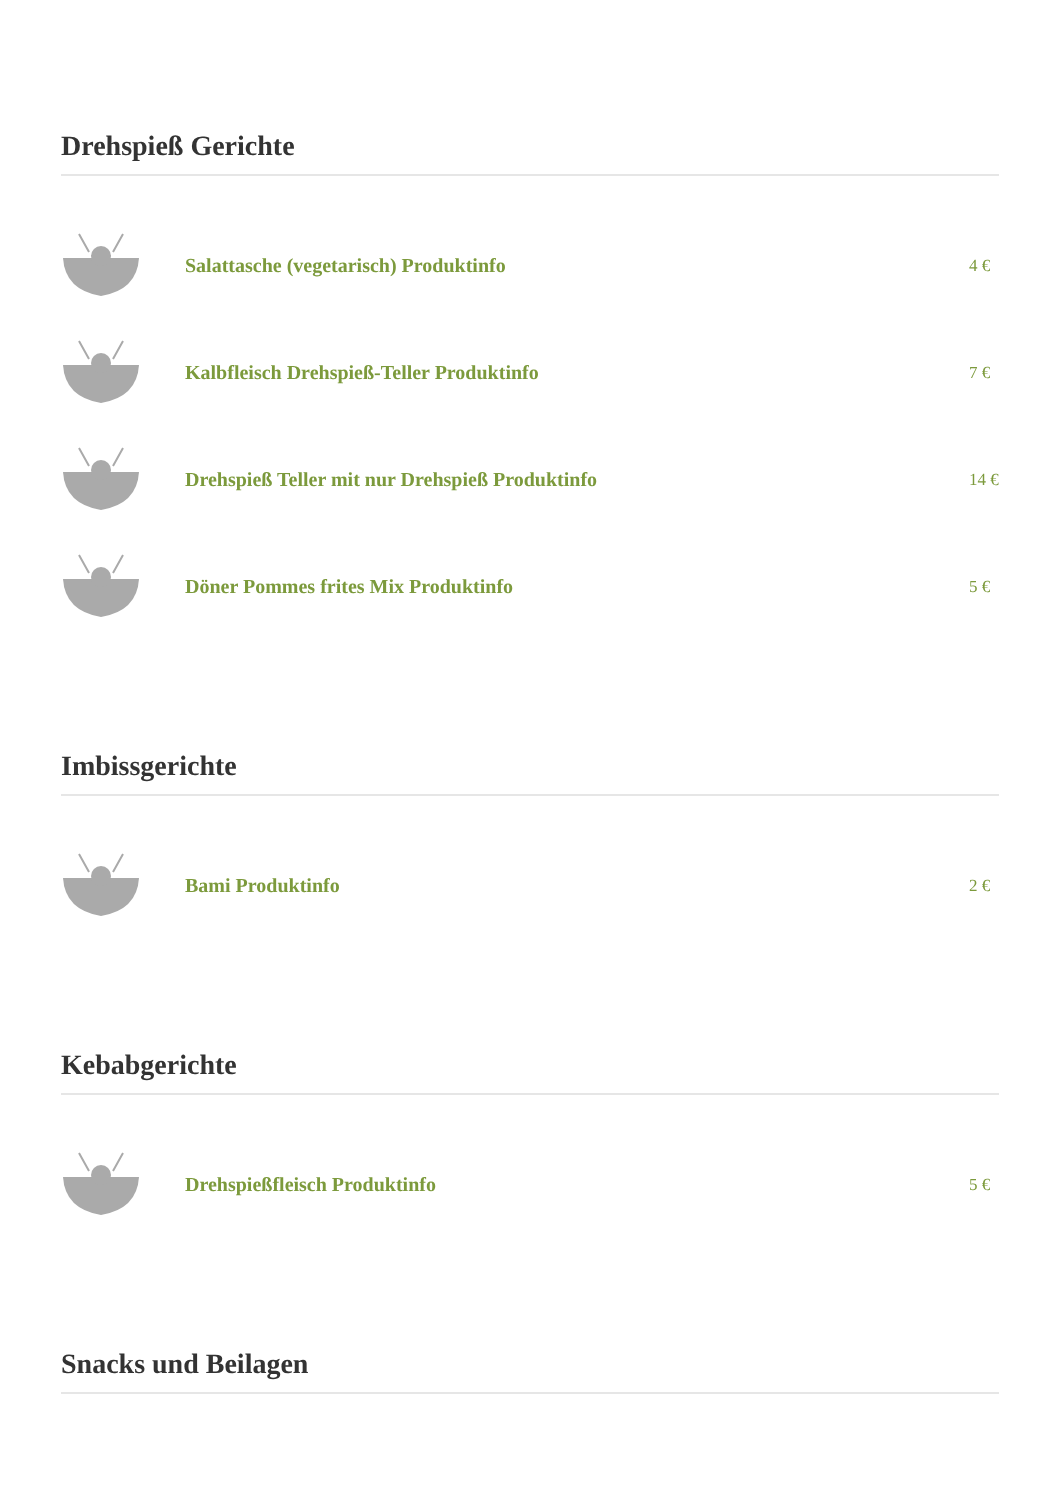Drehspieß Gerichte
Salattasche (vegetarisch) Produktinfo
4 €
Kalbfleisch Drehspieß-Teller Produktinfo
7 €
Drehspieß Teller mit nur Drehspieß Produktinfo
14 €
Döner Pommes frites Mix Produktinfo
5 €
Imbissgerichte
Bami Produktinfo
2 €
Kebabgerichte
Drehspießfleisch Produktinfo
5 €
Snacks und Beilagen